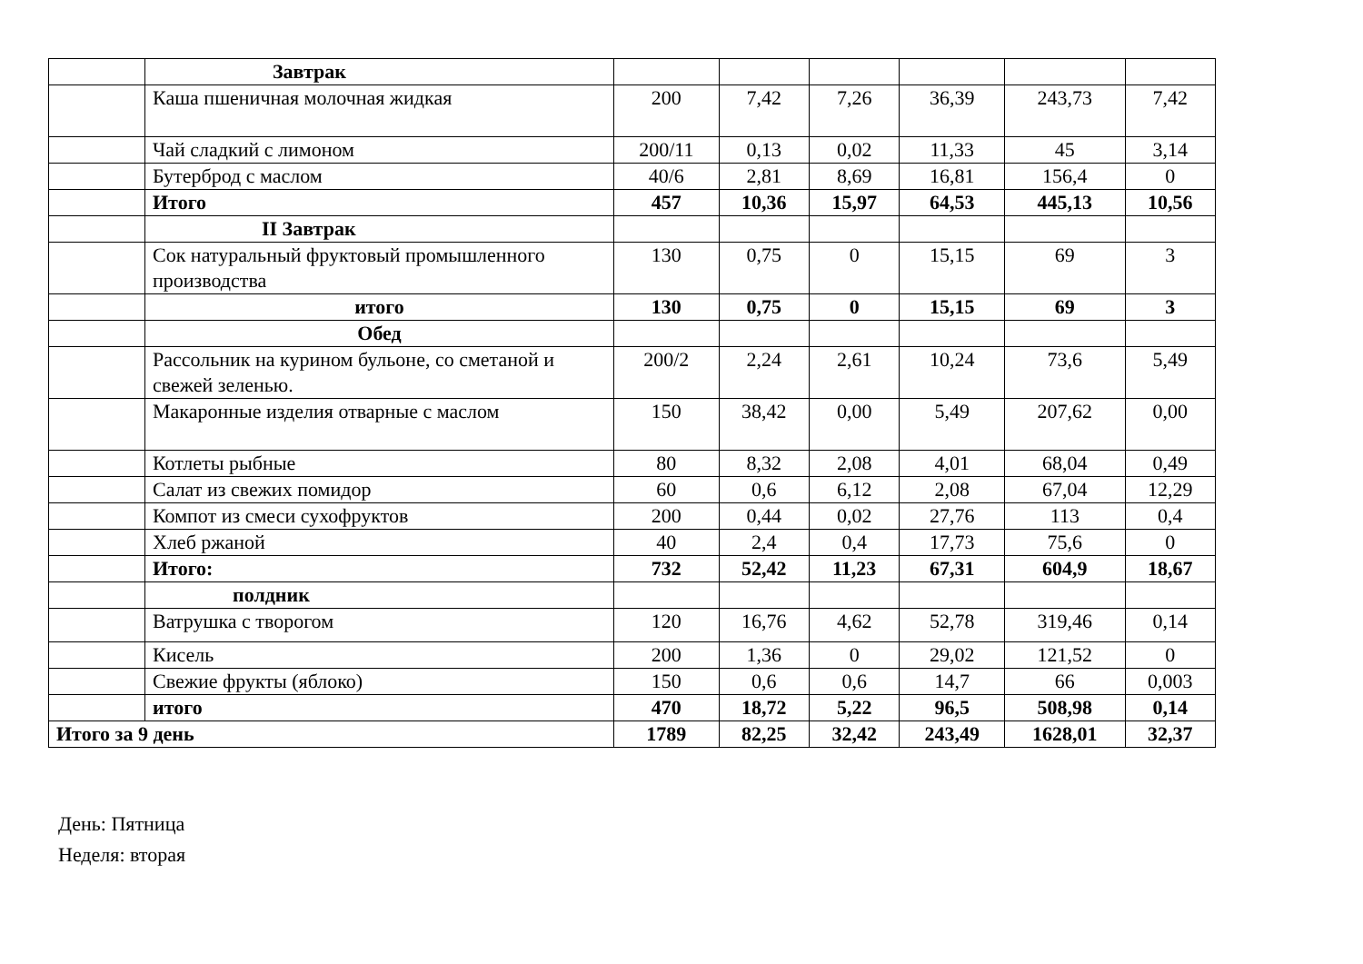| | Завтрак | | | | | | |
| | Каша пшеничная молочная жидкая | 200 | 7,42 | 7,26 | 36,39 | 243,73 | 7,42 |
| | Чай сладкий с лимоном | 200/11 | 0,13 | 0,02 | 11,33 | 45 | 3,14 |
| | Бутерброд с маслом | 40/6 | 2,81 | 8,69 | 16,81 | 156,4 | 0 |
| | Итого | 457 | 10,36 | 15,97 | 64,53 | 445,13 | 10,56 |
| | II Завтрак | | | | | | |
| | Сок натуральный фруктовый промышленного производства | 130 | 0,75 | 0 | 15,15 | 69 | 3 |
| | итого | 130 | 0,75 | 0 | 15,15 | 69 | 3 |
| | Обед | | | | | | |
| | Рассольник на курином бульоне, со сметаной и свежей зеленью. | 200/2 | 2,24 | 2,61 | 10,24 | 73,6 | 5,49 |
| | Макаронные изделия отварные с маслом | 150 | 38,42 | 0,00 | 5,49 | 207,62 | 0,00 |
| | Котлеты рыбные | 80 | 8,32 | 2,08 | 4,01 | 68,04 | 0,49 |
| | Салат из свежих помидор | 60 | 0,6 | 6,12 | 2,08 | 67,04 | 12,29 |
| | Компот из смеси сухофруктов | 200 | 0,44 | 0,02 | 27,76 | 113 | 0,4 |
| | Хлеб ржаной | 40 | 2,4 | 0,4 | 17,73 | 75,6 | 0 |
| | Итого: | 732 | 52,42 | 11,23 | 67,31 | 604,9 | 18,67 |
| | полдник | | | | | | |
| | Ватрушка с творогом | 120 | 16,76 | 4,62 | 52,78 | 319,46 | 0,14 |
| | Кисель | 200 | 1,36 | 0 | 29,02 | 121,52 | 0 |
| | Свежие фрукты (яблоко) | 150 | 0,6 | 0,6 | 14,7 | 66 | 0,003 |
| | итого | 470 | 18,72 | 5,22 | 96,5 | 508,98 | 0,14 |
| Итого за 9 день | | 1789 | 82,25 | 32,42 | 243,49 | 1628,01 | 32,37 |
День: Пятница
Неделя: вторая